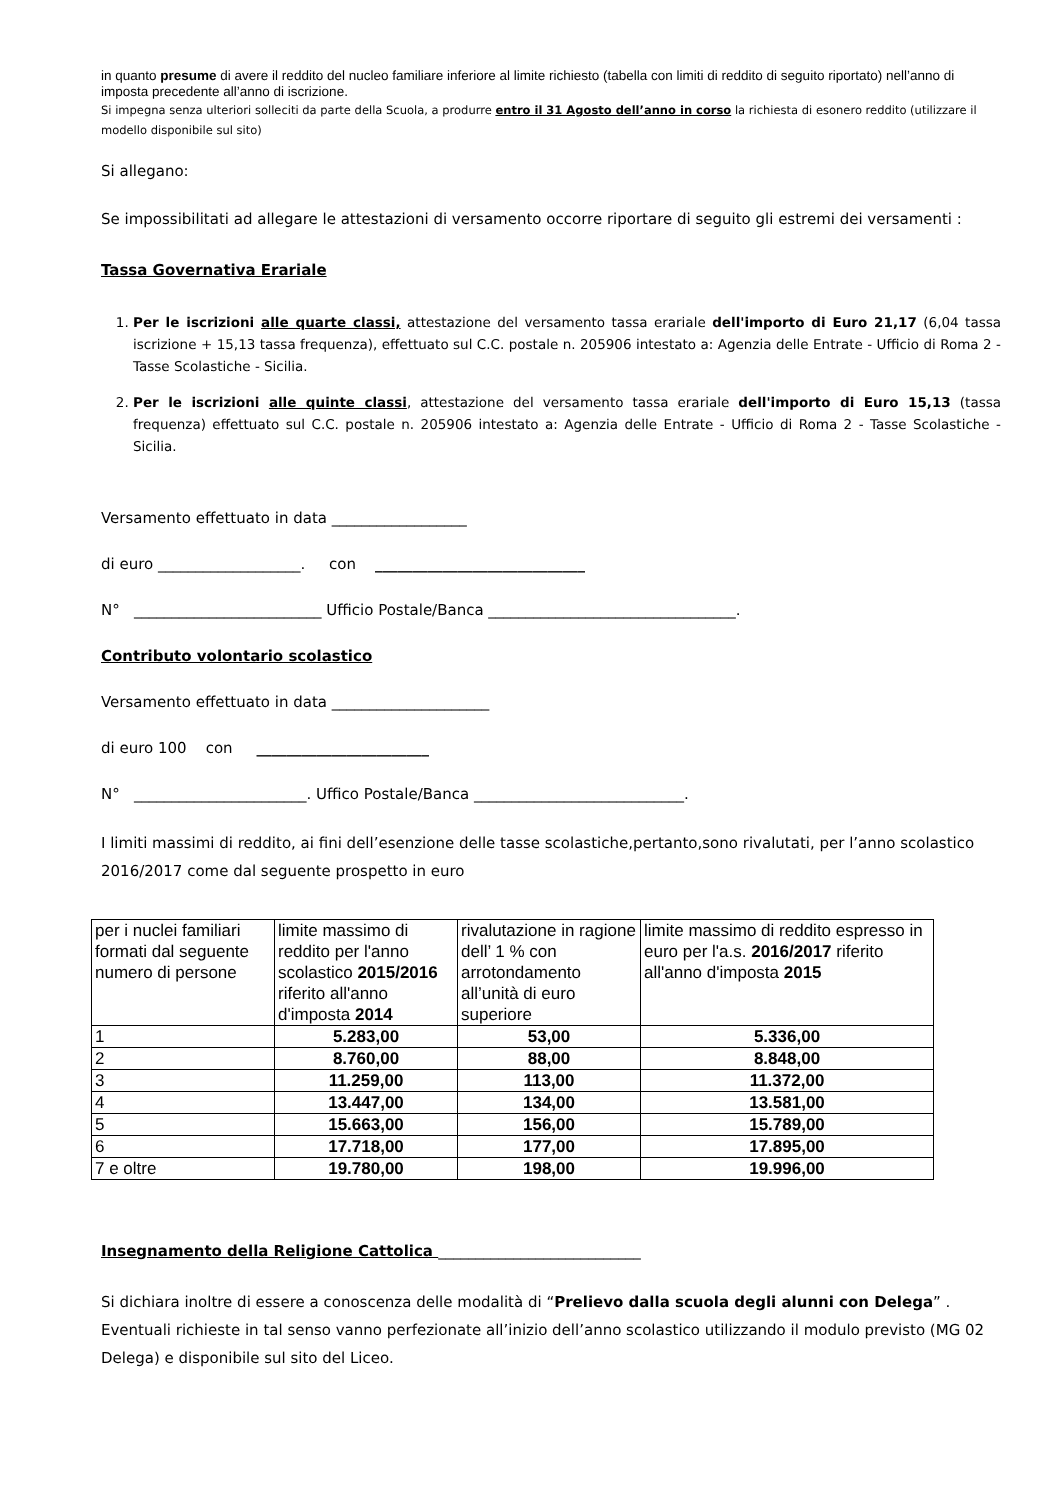in quanto presume di avere il reddito del nucleo familiare inferiore al limite richiesto (tabella con limiti di reddito di seguito riportato) nell’anno di imposta precedente all’anno di iscrizione.
Si impegna senza ulteriori solleciti da parte della Scuola, a produrre entro il 31 Agosto dell’anno in corso la richiesta di esonero reddito (utilizzare il modello disponibile sul sito)
Si allegano:
Se impossibilitati ad allegare le attestazioni di versamento occorre riportare di seguito gli estremi dei versamenti :
Tassa Governativa Erariale
1. Per le iscrizioni alle quarte classi, attestazione del versamento tassa erariale dell'importo di Euro 21,17 (6,04 tassa iscrizione + 15,13 tassa frequenza), effettuato sul C.C. postale n. 205906 intestato a: Agenzia delle Entrate - Ufficio di Roma 2 - Tasse Scolastiche - Sicilia.
2. Per le iscrizioni alle quinte classi, attestazione del versamento tassa erariale dell'importo di Euro 15,13 (tassa frequenza) effettuato sul C.C. postale n. 205906 intestato a: Agenzia delle Entrate - Ufficio di Roma 2 - Tasse Scolastiche - Sicilia.
Versamento effettuato in data __________________
di euro ___________________. con ____________________________
N° _________________________ Ufficio Postale/Banca _________________________________.
Contributo volontario scolastico
Versamento effettuato in data _____________________
di euro 100 con _______________________
N° _______________________. Uffico Postale/Banca ____________________________.
I limiti massimi di reddito, ai fini dell’esenzione delle tasse scolastiche,pertanto,sono rivalutati, per l’anno scolastico 2016/2017 come dal seguente prospetto in euro
| per i nuclei familiari formati dal seguente numero di persone | limite massimo di reddito per l'anno scolastico 2015/2016 riferito all'anno d'imposta 2014 | rivalutazione in ragione dell’ 1 % con arrotondamento all’unità di euro superiore | limite massimo di reddito espresso in euro per l'a.s. 2016/2017 riferito all'anno d'imposta 2015 |
| 1 | 5.283,00 | 53,00 | 5.336,00 |
| 2 | 8.760,00 | 88,00 | 8.848,00 |
| 3 | 11.259,00 | 113,00 | 11.372,00 |
| 4 | 13.447,00 | 134,00 | 13.581,00 |
| 5 | 15.663,00 | 156,00 | 15.789,00 |
| 6 | 17.718,00 | 177,00 | 17.895,00 |
| 7 e oltre | 19.780,00 | 198,00 | 19.996,00 |
Insegnamento della Religione Cattolica ___________________________
Si dichiara inoltre di essere a conoscenza delle modalità di “Prelievo dalla scuola degli alunni con Delega” . Eventuali richieste in tal senso vanno perfezionate all’inizio dell’anno scolastico utilizzando il modulo previsto (MG 02 Delega) e disponibile sul sito del Liceo.